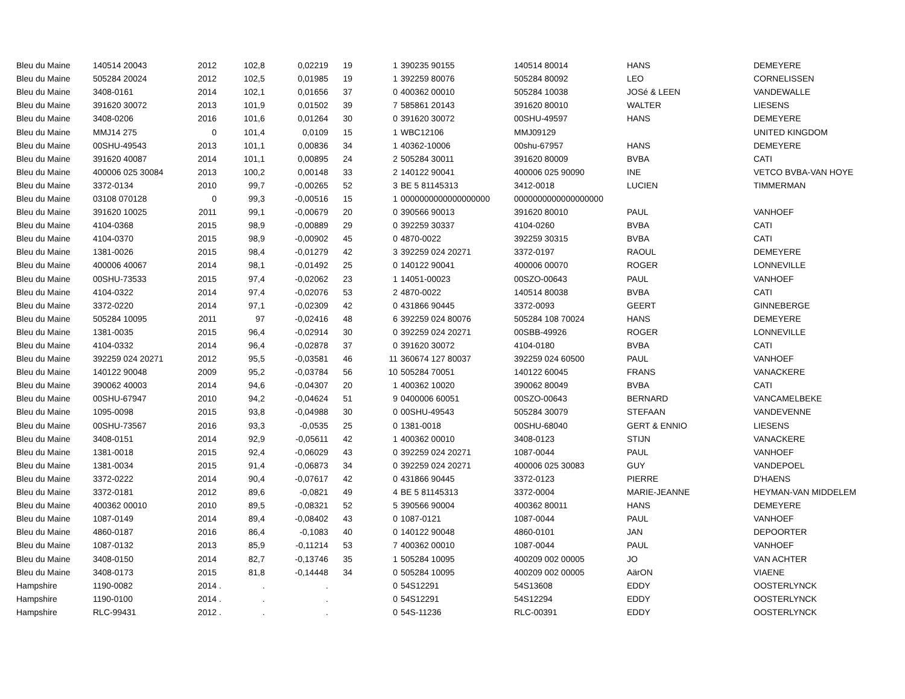| Bleu du Maine | 140514 20043 | 2012 | 102,8 | 0,02219 | 19 | 1 | | 390235 90155 | 140514 80014 | HANS | DEMEYERE |
| Bleu du Maine | 505284 20024 | 2012 | 102,5 | 0,01985 | 19 | 1 | | 392259 80076 | 505284 80092 | LEO | CORNELISSEN |
| Bleu du Maine | 3408-0161 | 2014 | 102,1 | 0,01656 | 37 | 0 | | 400362 00010 | 505284 10038 | JOSé & LEEN | VANDEWALLE |
| Bleu du Maine | 391620 30072 | 2013 | 101,9 | 0,01502 | 39 | 7 | | 585861 20143 | 391620 80010 | WALTER | LIESENS |
| Bleu du Maine | 3408-0206 | 2016 | 101,6 | 0,01264 | 30 | 0 | | 391620 30072 | 00SHU-49597 | HANS | DEMEYERE |
| Bleu du Maine | MMJ14 275 | 0 | 101,4 | 0,0109 | 15 | 1 | | WBC12106 | MMJ09129 | | UNITED KINGDOM |
| Bleu du Maine | 00SHU-49543 | 2013 | 101,1 | 0,00836 | 34 | 1 | | 40362-10006 | 00shu-67957 | HANS | DEMEYERE |
| Bleu du Maine | 391620 40087 | 2014 | 101,1 | 0,00895 | 24 | 2 | | 505284 30011 | 391620 80009 | BVBA | CATI |
| Bleu du Maine | 400006 025 30084 | 2013 | 100,2 | 0,00148 | 33 | 2 | | 140122 90041 | 400006 025 90090 | INE | VETCO BVBA-VAN HOYE |
| Bleu du Maine | 3372-0134 | 2010 | 99,7 | -0,00265 | 52 | 3 | | BE 5 81145313 | 3412-0018 | LUCIEN | TIMMERMAN |
| Bleu du Maine | 03108 070128 | 0 | 99,3 | -0,00516 | 15 | 1 | | 0000000000000000000 | 0000000000000000000 | | |
| Bleu du Maine | 391620 10025 | 2011 | 99,1 | -0,00679 | 20 | 0 | | 390566 90013 | 391620 80010 | PAUL | VANHOEF |
| Bleu du Maine | 4104-0368 | 2015 | 98,9 | -0,00889 | 29 | 0 | | 392259 30337 | 4104-0260 | BVBA | CATI |
| Bleu du Maine | 4104-0370 | 2015 | 98,9 | -0,00902 | 45 | 0 | | 4870-0022 | 392259 30315 | BVBA | CATI |
| Bleu du Maine | 1381-0026 | 2015 | 98,4 | -0,01279 | 42 | 3 | | 392259 024 20271 | 3372-0197 | RAOUL | DEMEYERE |
| Bleu du Maine | 400006 40067 | 2014 | 98,1 | -0,01492 | 25 | 0 | | 140122 90041 | 400006 00070 | ROGER | LONNEVILLE |
| Bleu du Maine | 00SHU-73533 | 2015 | 97,4 | -0,02062 | 23 | 1 | | 14051-00023 | 00SZO-00643 | PAUL | VANHOEF |
| Bleu du Maine | 4104-0322 | 2014 | 97,4 | -0,02076 | 53 | 2 | | 4870-0022 | 140514 80038 | BVBA | CATI |
| Bleu du Maine | 3372-0220 | 2014 | 97,1 | -0,02309 | 42 | 0 | | 431866 90445 | 3372-0093 | GEERT | GINNEBERGE |
| Bleu du Maine | 505284 10095 | 2011 | 97 | -0,02416 | 48 | 6 | | 392259 024 80076 | 505284 108 70024 | HANS | DEMEYERE |
| Bleu du Maine | 1381-0035 | 2015 | 96,4 | -0,02914 | 30 | 0 | | 392259 024 20271 | 00SBB-49926 | ROGER | LONNEVILLE |
| Bleu du Maine | 4104-0332 | 2014 | 96,4 | -0,02878 | 37 | 0 | | 391620 30072 | 4104-0180 | BVBA | CATI |
| Bleu du Maine | 392259 024 20271 | 2012 | 95,5 | -0,03581 | 46 | 11 | | 360674 127 80037 | 392259 024 60500 | PAUL | VANHOEF |
| Bleu du Maine | 140122 90048 | 2009 | 95,2 | -0,03784 | 56 | 10 | | 505284 70051 | 140122 60045 | FRANS | VANACKERE |
| Bleu du Maine | 390062 40003 | 2014 | 94,6 | -0,04307 | 20 | 1 | | 400362 10020 | 390062 80049 | BVBA | CATI |
| Bleu du Maine | 00SHU-67947 | 2010 | 94,2 | -0,04624 | 51 | 9 | | 0400006 60051 | 00SZO-00643 | BERNARD | VANCAMELBEKE |
| Bleu du Maine | 1095-0098 | 2015 | 93,8 | -0,04988 | 30 | 0 | | 00SHU-49543 | 505284 30079 | STEFAAN | VANDEVENNE |
| Bleu du Maine | 00SHU-73567 | 2016 | 93,3 | -0,0535 | 25 | 0 | | 1381-0018 | 00SHU-68040 | GERT & ENNIO | LIESENS |
| Bleu du Maine | 3408-0151 | 2014 | 92,9 | -0,05611 | 42 | 1 | | 400362 00010 | 3408-0123 | STIJN | VANACKERE |
| Bleu du Maine | 1381-0018 | 2015 | 92,4 | -0,06029 | 43 | 0 | | 392259 024 20271 | 1087-0044 | PAUL | VANHOEF |
| Bleu du Maine | 1381-0034 | 2015 | 91,4 | -0,06873 | 34 | 0 | | 392259 024 20271 | 400006 025 30083 | GUY | VANDEPOEL |
| Bleu du Maine | 3372-0222 | 2014 | 90,4 | -0,07617 | 42 | 0 | | 431866 90445 | 3372-0123 | PIERRE | D'HAENS |
| Bleu du Maine | 3372-0181 | 2012 | 89,6 | -0,0821 | 49 | 4 | | BE 5 81145313 | 3372-0004 | MARIE-JEANNE | HEYMAN-VAN MIDDELEM |
| Bleu du Maine | 400362 00010 | 2010 | 89,5 | -0,08321 | 52 | 5 | | 390566 90004 | 400362 80011 | HANS | DEMEYERE |
| Bleu du Maine | 1087-0149 | 2014 | 89,4 | -0,08402 | 43 | 0 | | 1087-0121 | 1087-0044 | PAUL | VANHOEF |
| Bleu du Maine | 4860-0187 | 2016 | 86,4 | -0,1083 | 40 | 0 | | 140122 90048 | 4860-0101 | JAN | DEPOORTER |
| Bleu du Maine | 1087-0132 | 2013 | 85,9 | -0,11214 | 53 | 7 | | 400362 00010 | 1087-0044 | PAUL | VANHOEF |
| Bleu du Maine | 3408-0150 | 2014 | 82,7 | -0,13746 | 35 | 1 | | 505284 10095 | 400209 002 00005 | JO | VAN ACHTER |
| Bleu du Maine | 3408-0173 | 2015 | 81,8 | -0,14448 | 34 | 0 | | 505284 10095 | 400209 002 00005 | AärON | VIAENE |
| Hampshire | 1190-0082 | 2014 | . . | . | | 0 | | 54S12291 | 54S13608 | EDDY | OOSTERLYNCK |
| Hampshire | 1190-0100 | 2014 | . . | . | | 0 | | 54S12291 | 54S12294 | EDDY | OOSTERLYNCK |
| Hampshire | RLC-99431 | 2012 | . . | . | | 0 | | 54S-11236 | RLC-00391 | EDDY | OOSTERLYNCK |